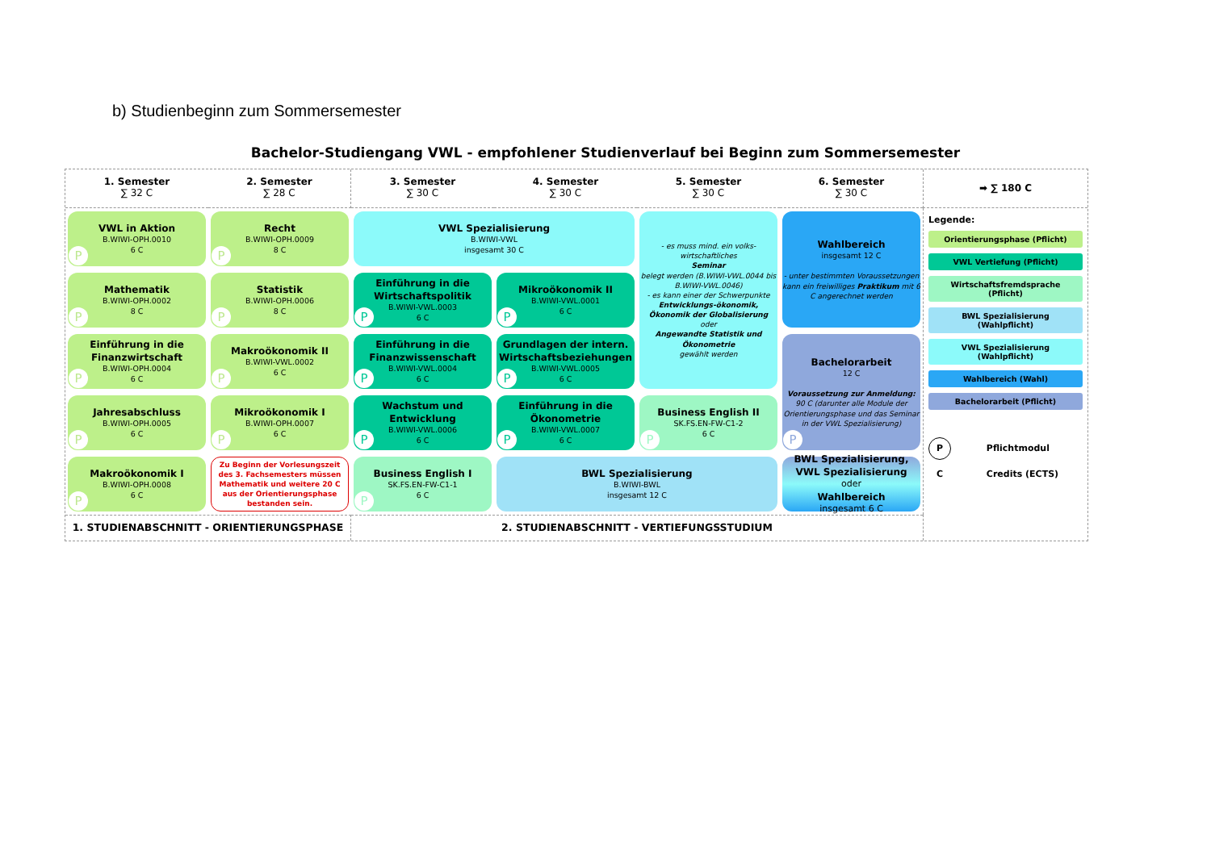b) Studienbeginn zum Sommersemester
Bachelor-Studiengang VWL - empfohlener Studienverlauf bei Beginn zum Sommersemester
1. Semester
∑ 32 C
2. Semester
∑ 28 C
3. Semester
∑ 30 C
4. Semester
∑ 30 C
5. Semester
∑ 30 C
6. Semester
∑ 30 C
➡ ∑ 180 C
VWL in Aktion
B.WIWI-OPH.0010
6 C
P
Recht
B.WIWI-OPH.0009
8 C
P
VWL Spezialisierung
B.WIWI-VWL
insgesamt 30 C
- es muss mind. ein volks-wirtschaftliches
Seminar
belegt werden (B.WIWI-VWL.0044 bis B.WIWI-VWL.0046)
- es kann einer der Schwerpunkte
Entwicklungs-ökonomik, Ökonomik der Globalisierung
oder
Angewandte Statistik und Ökonometrie
gewählt werden
Wahlbereich
insgesamt 12 C
- unter bestimmten Voraussetzungen kann ein freiwilliges Praktikum mit 6 C angerechnet werden
Mathematik
B.WIWI-OPH.0002
8 C
P
Statistik
B.WIWI-OPH.0006
8 C
P
Einführung in die Wirtschaftspolitik
B.WIWI-VWL.0003
6 C
P
Mikroökonomik II
B.WIWI-VWL.0001
6 C
P
Einführung in die Finanzwirtschaft
B.WIWI-OPH.0004
6 C
P
Makroökonomik II
B.WIWI-VWL.0002
6 C
P
Einführung in die Finanzwissenschaft
B.WIWI-VWL.0004
6 C
P
Grundlagen der intern. Wirtschaftsbeziehungen
B.WIWI-VWL.0005
6 C
P
Bachelorarbeit
12 C
Voraussetzung zur Anmeldung:
90 C (darunter alle Module der Orientierungsphase und das Seminar in der VWL Spezialisierung)
P
Jahresabschluss
B.WIWI-OPH.0005
6 C
P
Mikroökonomik I
B.WIWI-OPH.0007
6 C
P
Wachstum und Entwicklung
B.WIWI-VWL.0006
6 C
P
Einführung in die Ökonometrie
B.WIWI-VWL.0007
6 C
P
Business English II
SK.FS.EN-FW-C1-2
6 C
P
Makroökonomik I
B.WIWI-OPH.0008
6 C
P
Zu Beginn der Vorlesungszeit des 3. Fachsemesters müssen Mathematik und weitere 20 C aus der Orientierungsphase bestanden sein.
Business English I
SK.FS.EN-FW-C1-1
6 C
P
BWL Spezialisierung
B.WIWI-BWL
insgesamt 12 C
BWL Spezialisierung, VWL Spezialisierung
oder
Wahlbereich
insgesamt 6 C
Legende:
Orientierungsphase (Pflicht)
VWL Vertiefung (Pflicht)
Wirtschaftsfremdsprache (Pflicht)
BWL Spezialisierung (Wahlpflicht)
VWL Spezialisierung (Wahlpflicht)
Wahlbereich (Wahl)
Bachelorarbeit (Pflicht)
P Pflichtmodul
C Credits (ECTS)
1. STUDIENABSCHNITT - ORIENTIERUNGSPHASE
2. STUDIENABSCHNITT - VERTIEFUNGSSTUDIUM